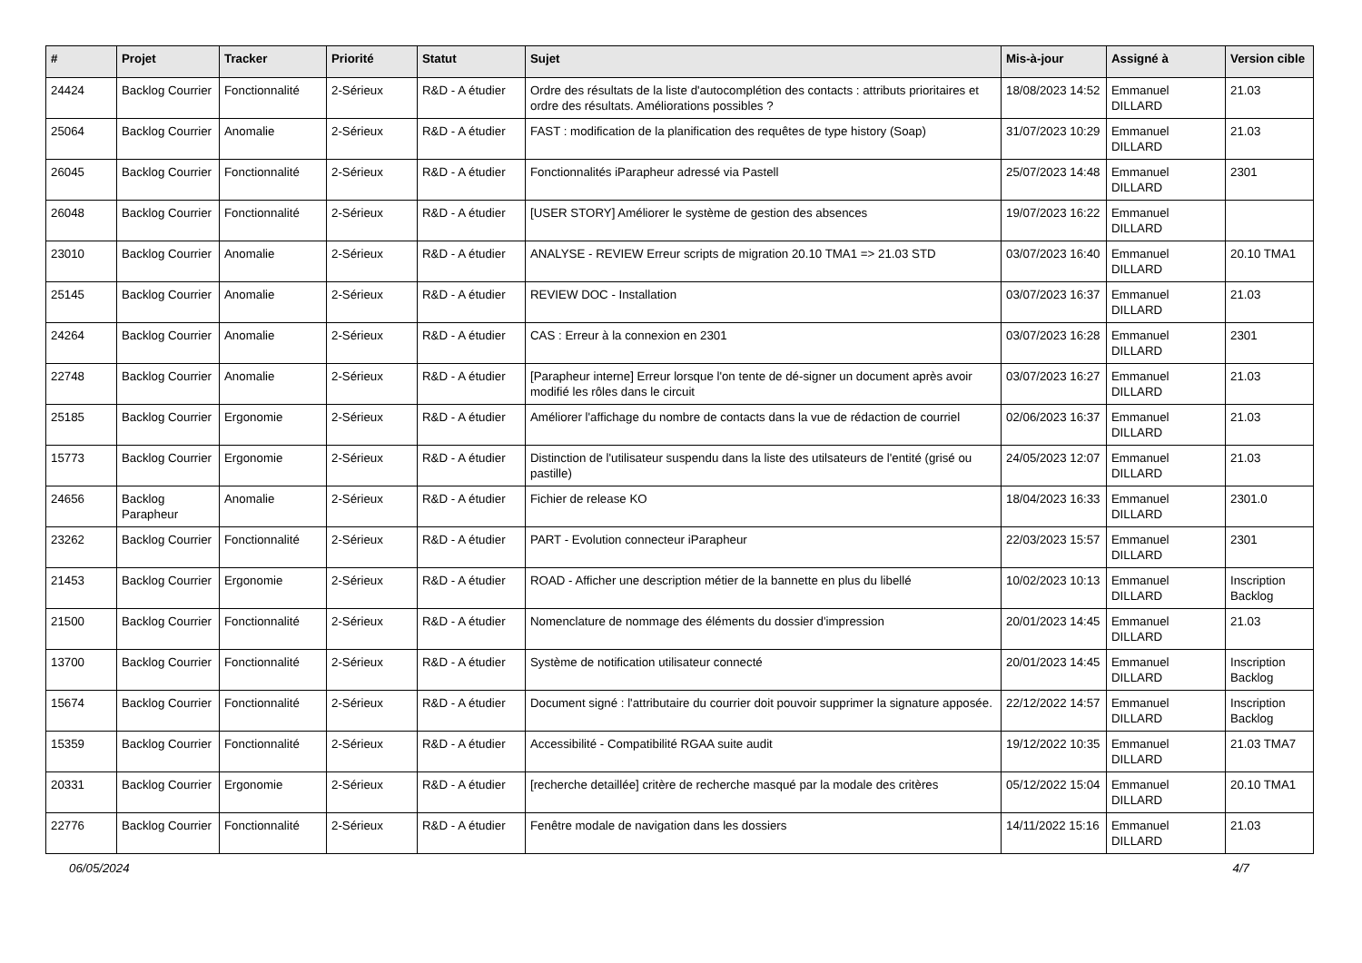| # | Projet | Tracker | Priorité | Statut | Sujet | Mis-à-jour | Assigné à | Version cible |
| --- | --- | --- | --- | --- | --- | --- | --- | --- |
| 24424 | Backlog Courrier | Fonctionnalité | 2-Sérieux | R&D - A étudier | Ordre des résultats de la liste d'autocomplétion des contacts : attributs prioritaires et ordre des résultats. Améliorations possibles ? | 18/08/2023 14:52 | Emmanuel DILLARD | 21.03 |
| 25064 | Backlog Courrier | Anomalie | 2-Sérieux | R&D - A étudier | FAST : modification de la planification des requêtes de type history (Soap) | 31/07/2023 10:29 | Emmanuel DILLARD | 21.03 |
| 26045 | Backlog Courrier | Fonctionnalité | 2-Sérieux | R&D - A étudier | Fonctionnalités iParapheur adressé via Pastell | 25/07/2023 14:48 | Emmanuel DILLARD | 2301 |
| 26048 | Backlog Courrier | Fonctionnalité | 2-Sérieux | R&D - A étudier | [USER STORY] Améliorer le système de gestion des absences | 19/07/2023 16:22 | Emmanuel DILLARD | |
| 23010 | Backlog Courrier | Anomalie | 2-Sérieux | R&D - A étudier | ANALYSE - REVIEW Erreur scripts de migration 20.10 TMA1 => 21.03 STD | 03/07/2023 16:40 | Emmanuel DILLARD | 20.10 TMA1 |
| 25145 | Backlog Courrier | Anomalie | 2-Sérieux | R&D - A étudier | REVIEW DOC - Installation | 03/07/2023 16:37 | Emmanuel DILLARD | 21.03 |
| 24264 | Backlog Courrier | Anomalie | 2-Sérieux | R&D - A étudier | CAS : Erreur à la connexion en 2301 | 03/07/2023 16:28 | Emmanuel DILLARD | 2301 |
| 22748 | Backlog Courrier | Anomalie | 2-Sérieux | R&D - A étudier | [Parapheur interne] Erreur lorsque l'on tente de dé-signer un document après avoir modifié les rôles dans le circuit | 03/07/2023 16:27 | Emmanuel DILLARD | 21.03 |
| 25185 | Backlog Courrier | Ergonomie | 2-Sérieux | R&D - A étudier | Améliorer l'affichage du nombre de contacts dans la vue de rédaction de courriel | 02/06/2023 16:37 | Emmanuel DILLARD | 21.03 |
| 15773 | Backlog Courrier | Ergonomie | 2-Sérieux | R&D - A étudier | Distinction de l'utilisateur suspendu dans la liste des utilsateurs de l'entité (grisé ou pastille) | 24/05/2023 12:07 | Emmanuel DILLARD | 21.03 |
| 24656 | Backlog Parapheur | Anomalie | 2-Sérieux | R&D - A étudier | Fichier de release KO | 18/04/2023 16:33 | Emmanuel DILLARD | 2301.0 |
| 23262 | Backlog Courrier | Fonctionnalité | 2-Sérieux | R&D - A étudier | PART - Evolution connecteur iParapheur | 22/03/2023 15:57 | Emmanuel DILLARD | 2301 |
| 21453 | Backlog Courrier | Ergonomie | 2-Sérieux | R&D - A étudier | ROAD - Afficher une description métier de la bannette en plus du libellé | 10/02/2023 10:13 | Emmanuel DILLARD | Inscription Backlog |
| 21500 | Backlog Courrier | Fonctionnalité | 2-Sérieux | R&D - A étudier | Nomenclature de nommage des éléments du dossier d'impression | 20/01/2023 14:45 | Emmanuel DILLARD | 21.03 |
| 13700 | Backlog Courrier | Fonctionnalité | 2-Sérieux | R&D - A étudier | Système de notification utilisateur connecté | 20/01/2023 14:45 | Emmanuel DILLARD | Inscription Backlog |
| 15674 | Backlog Courrier | Fonctionnalité | 2-Sérieux | R&D - A étudier | Document signé : l'attributaire du courrier doit pouvoir supprimer la signature apposée. | 22/12/2022 14:57 | Emmanuel DILLARD | Inscription Backlog |
| 15359 | Backlog Courrier | Fonctionnalité | 2-Sérieux | R&D - A étudier | Accessibilité - Compatibilité RGAA suite audit | 19/12/2022 10:35 | Emmanuel DILLARD | 21.03 TMA7 |
| 20331 | Backlog Courrier | Ergonomie | 2-Sérieux | R&D - A étudier | [recherche detaillée] critère de recherche masqué par la modale des critères | 05/12/2022 15:04 | Emmanuel DILLARD | 20.10 TMA1 |
| 22776 | Backlog Courrier | Fonctionnalité | 2-Sérieux | R&D - A étudier | Fenêtre modale de navigation dans les dossiers | 14/11/2022 15:16 | Emmanuel DILLARD | 21.03 |
06/05/2024 4/7